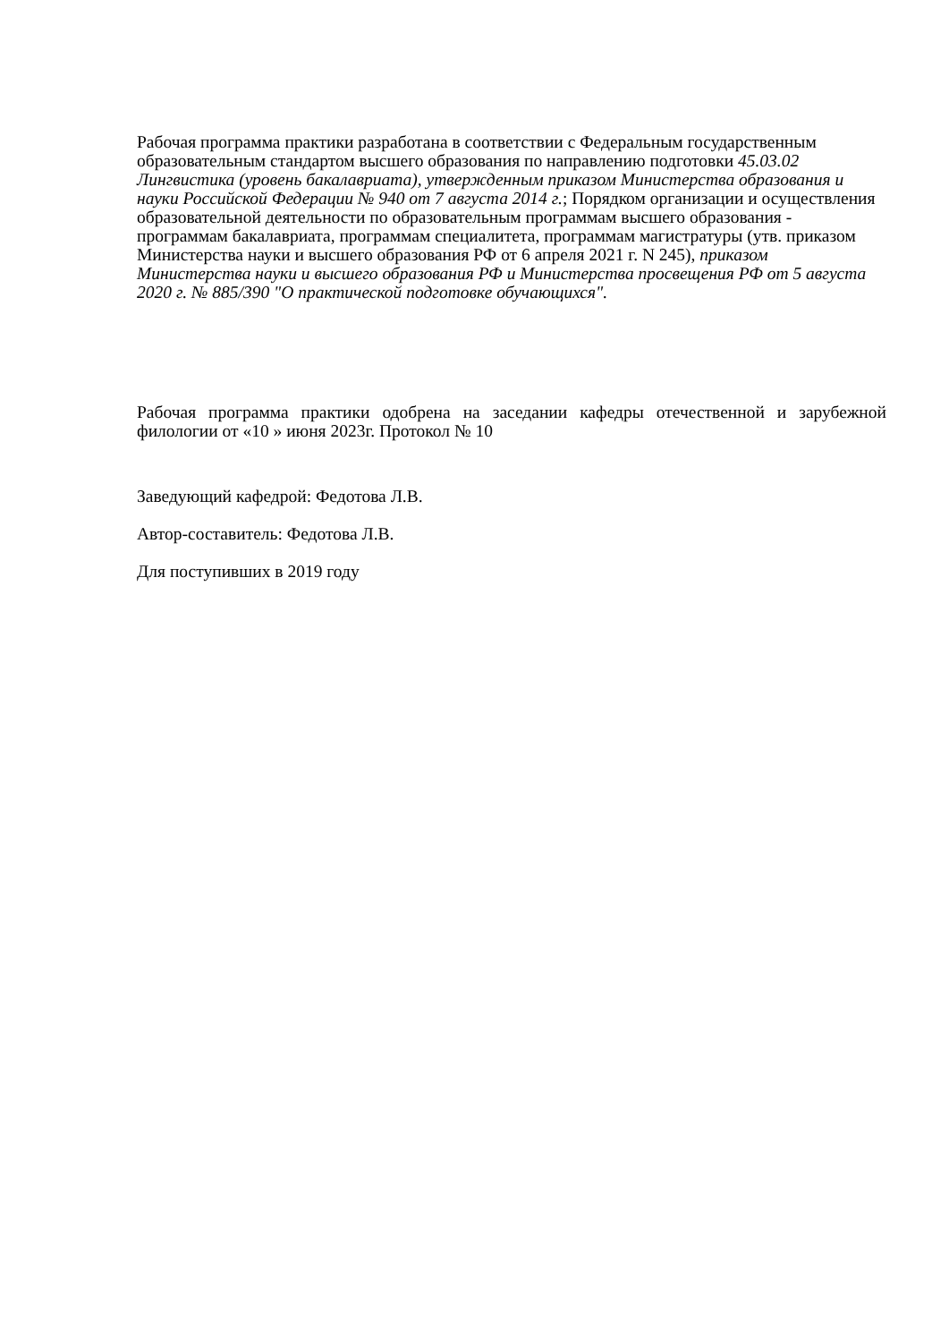Рабочая программа практики разработана в соответствии с Федеральным государственным образовательным стандартом высшего образования по направлению подготовки 45.03.02 Лингвистика (уровень бакалавриата), утвержденным приказом Министерства образования и науки Российской Федерации № 940 от 7 августа 2014 г.; Порядком организации и осуществления образовательной деятельности по образовательным программам высшего образования - программам бакалавриата, программам специалитета, программам магистратуры (утв. приказом Министерства науки и высшего образования РФ от 6 апреля 2021 г. N 245), приказом Министерства науки и высшего образования РФ и Министерства просвещения РФ от 5 августа 2020 г. № 885/390 "О практической подготовке обучающихся".
Рабочая программа практики одобрена на заседании кафедры отечественной и зарубежной филологии от «10 » июня 2023г. Протокол № 10
Заведующий кафедрой: Федотова Л.В.
Автор-составитель: Федотова Л.В.
Для поступивших в 2019 году